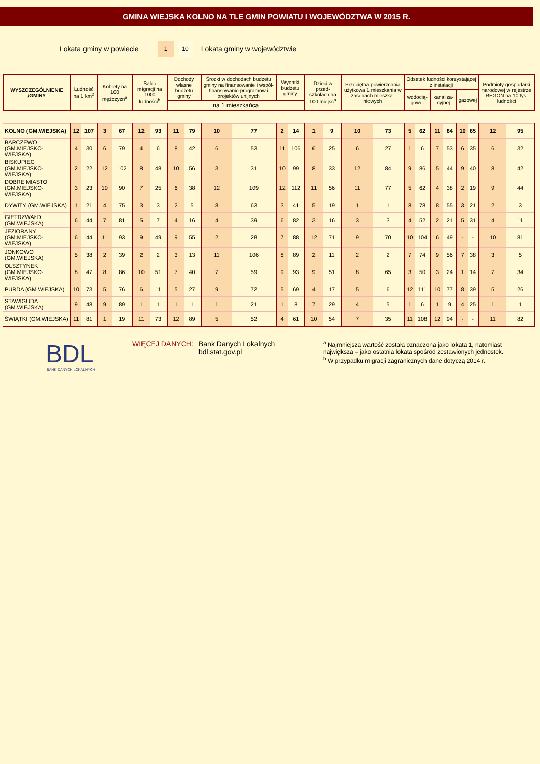GMINA WIEJSKA KOLNO NA TLE GMIN POWIATU I WOJEWÓDZTWA W 2015 R.
Lokata gminy w powiecie 1 10 Lokata gminy w województwie
| WYSZCZEGÓLNIENIE /GMINY | Ludność na 1 km<sup>2</sup> | | Kobiety na 100 mężczyzn<sup>a</sup> | | Saldo migracji na 1000 ludności<sup>b</sup> | | Dochody własne budżetu gminy | | Środki w dochodach budżetu gminy na finansowanie i współ-finansowanie programów i projektów unijnych | | Wydatki budżetu gminy | | Dzieci w przed-szkolach na 100 miejsc<sup>a</sup> | | Przeciętna powierzchnia użytkowa 1 mieszkania w zasobach mieszka-niowych | | Odsetek ludności korzystającej z instalacji | | | | | | Podmioty gospodarki narodowej w rejestrze REGON na 10 tys. ludności | |
| --- | --- | --- | --- | --- | --- | --- | --- | --- | --- | --- | --- | --- | --- | --- | --- | --- | --- | --- | --- | --- | --- | --- | --- | --- |
| | | | | | | | | | | | | | | | | | wodocią-gowej | | kanaliza-cyjnej | | gazowej | | | |
| | | | | | | | na 1 mieszkańca | | | | | | | | | | | | | | | | | |
| KOLNO (GM.WIEJSKA) | 12 | 107 | 3 | 67 | 12 | 93 | 11 | 79 | 10 | 77 | 2 | 14 | 1 | 9 | 10 | 73 | 5 | 62 | 11 | 84 | 10 | 65 | 12 | 95 |
| BARCZEWO (GM.MIEJSKO-WIEJSKA) | 4 | 30 | 6 | 79 | 4 | 6 | 8 | 42 | 6 | 53 | 11 | 106 | 6 | 25 | 6 | 27 | 1 | 6 | 7 | 53 | 6 | 35 | 6 | 32 |
| BISKUPIEC (GM.MIEJSKO-WIEJSKA) | 2 | 22 | 12 | 102 | 8 | 48 | 10 | 56 | 3 | 31 | 10 | 99 | 8 | 33 | 12 | 84 | 9 | 86 | 5 | 44 | 9 | 40 | 8 | 42 |
| DOBRE MIASTO (GM.MIEJSKO-WIEJSKA) | 3 | 23 | 10 | 90 | 7 | 25 | 6 | 38 | 12 | 109 | 12 | 112 | 11 | 56 | 11 | 77 | 5 | 62 | 4 | 38 | 2 | 19 | 9 | 44 |
| DYWITY (GM.WIEJSKA) | 1 | 21 | 4 | 75 | 3 | 3 | 2 | 5 | 8 | 63 | 3 | 41 | 5 | 19 | 1 | 1 | 8 | 78 | 8 | 55 | 3 | 21 | 2 | 3 |
| GIETRZWAŁD (GM.WIEJSKA) | 6 | 44 | 7 | 81 | 5 | 7 | 4 | 16 | 4 | 39 | 6 | 82 | 3 | 16 | 3 | 3 | 4 | 52 | 2 | 21 | 5 | 31 | 4 | 11 |
| JEZIORANY (GM.MIEJSKO-WIEJSKA) | 6 | 44 | 11 | 93 | 9 | 49 | 9 | 55 | 2 | 28 | 7 | 88 | 12 | 71 | 9 | 70 | 10 | 104 | 6 | 49 | - | - | 10 | 81 |
| JONKOWO (GM.WIEJSKA) | 5 | 38 | 2 | 39 | 2 | 2 | 3 | 13 | 11 | 106 | 8 | 89 | 2 | 11 | 2 | 2 | 7 | 74 | 9 | 56 | 7 | 38 | 3 | 5 |
| OLSZTYNEK (GM.MIEJSKO-WIEJSKA) | 8 | 47 | 8 | 86 | 10 | 51 | 7 | 40 | 7 | 59 | 9 | 93 | 9 | 51 | 8 | 65 | 3 | 50 | 3 | 24 | 1 | 14 | 7 | 34 |
| PURDA (GM.WIEJSKA) | 10 | 73 | 5 | 76 | 6 | 11 | 5 | 27 | 9 | 72 | 5 | 69 | 4 | 17 | 5 | 6 | 12 | 111 | 10 | 77 | 8 | 39 | 5 | 26 |
| STAWIGUDA (GM.WIEJSKA) | 9 | 48 | 9 | 89 | 1 | 1 | 1 | 1 | 1 | 21 | 1 | 8 | 7 | 29 | 4 | 5 | 1 | 6 | 1 | 9 | 4 | 25 | 1 | 1 |
| ŚWIĄTKI (GM.WIEJSKA) | 11 | 81 | 1 | 19 | 11 | 73 | 12 | 89 | 5 | 52 | 4 | 61 | 10 | 54 | 7 | 35 | 11 | 108 | 12 | 94 | - | - | 11 | 82 |
BDL
BANK DANYCH LOKALNYCH
WIĘCEJ DANYCH: Bank Danych Lokalnych
bdl.stat.gov.pl
<sup>a</sup> Najmniejsza wartość została oznaczona jako lokata 1, natomiast największa – jako ostatnia lokata spośród zestawionych jednostek.
<sup>b</sup> W przypadku migracji zagranicznych dane dotyczą 2014 r.